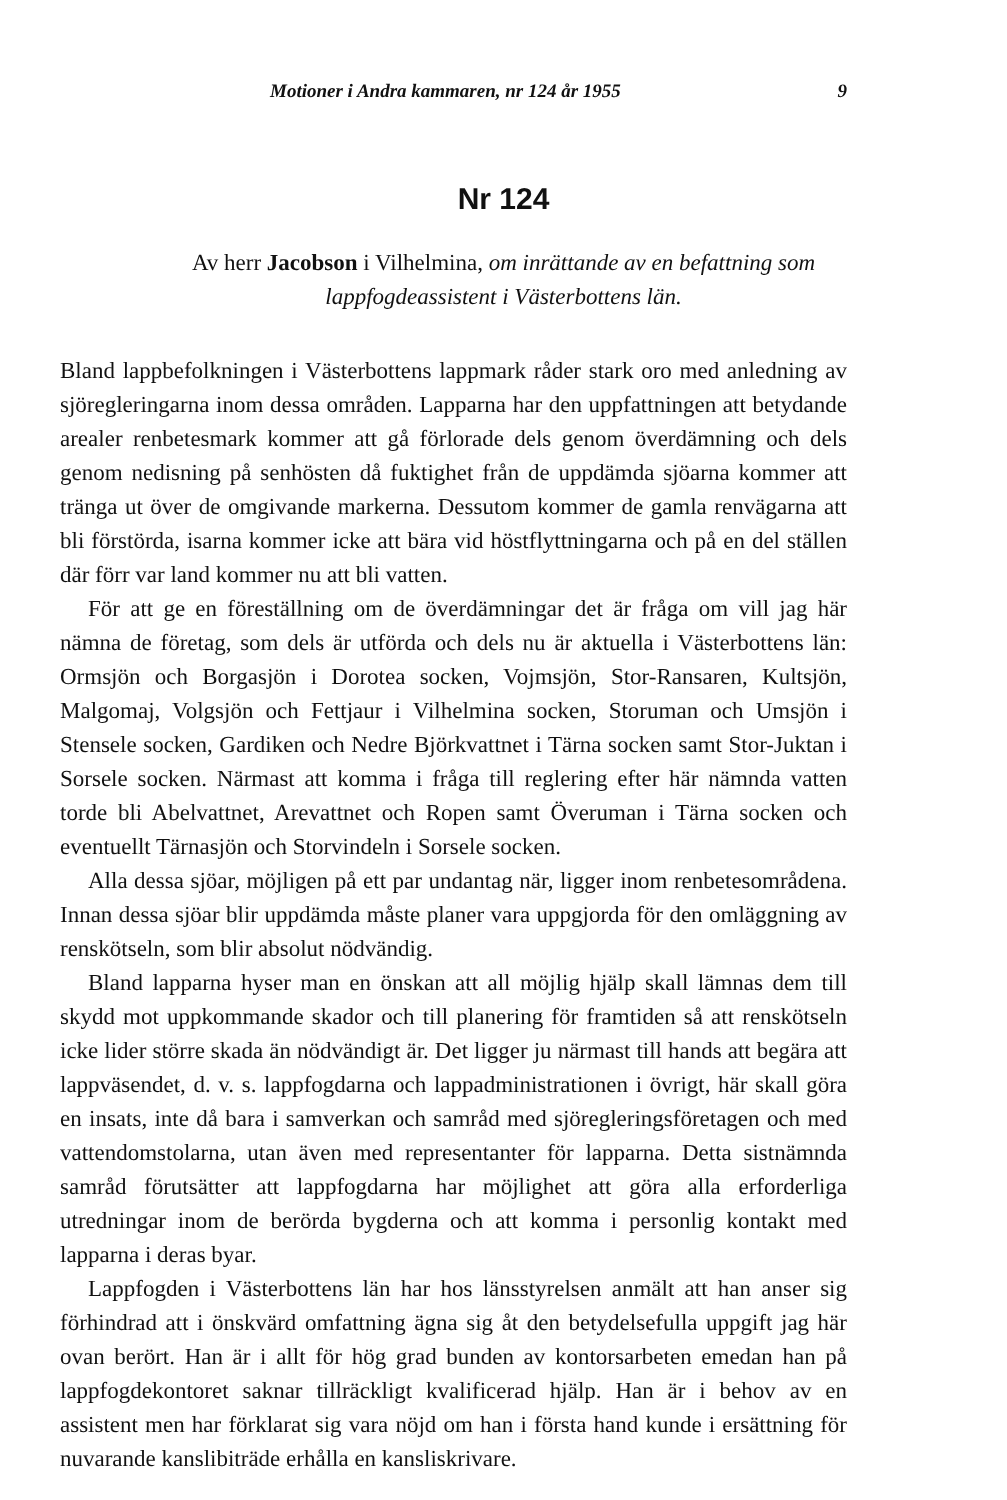Motioner i Andra kammaren, nr 124 år 1955 9
Nr 124
Av herr Jacobson i Vilhelmina, om inrättande av en befattning som lappfogdeassistent i Västerbottens län.
Bland lappbefolkningen i Västerbottens lappmark råder stark oro med anledning av sjöregleringarna inom dessa områden. Lapparna har den uppfattningen att betydande arealer renbetesmark kommer att gå förlorade dels genom överdämning och dels genom nedisning på senhösten då fuktighet från de uppdämda sjöarna kommer att tränga ut över de omgivande markerna. Dessutom kommer de gamla renvägarna att bli förstörda, isarna kommer icke att bära vid höstflyttningarna och på en del ställen där förr var land kommer nu att bli vatten.
För att ge en föreställning om de överdämningar det är fråga om vill jag här nämna de företag, som dels är utförda och dels nu är aktuella i Västerbottens län: Ormsjön och Borgasjön i Dorotea socken, Vojmsjön, Stor-Ransaren, Kultsjön, Malgomaj, Volgsjön och Fettjaur i Vilhelmina socken, Storuman och Umsjön i Stensele socken, Gardiken och Nedre Björkvattnet i Tärna socken samt Stor-Juktan i Sorsele socken. Närmast att komma i fråga till reglering efter här nämnda vatten torde bli Abelvattnet, Arevattnet och Ropen samt Överuman i Tärna socken och eventuellt Tärnasjön och Storvindeln i Sorsele socken.
Alla dessa sjöar, möjligen på ett par undantag när, ligger inom renbetesområdena. Innan dessa sjöar blir uppdämda måste planer vara uppgjorda för den omläggning av renskötseln, som blir absolut nödvändig.
Bland lapparna hyser man en önskan att all möjlig hjälp skall lämnas dem till skydd mot uppkommande skador och till planering för framtiden så att renskötseln icke lider större skada än nödvändigt är. Det ligger ju närmast till hands att begära att lappväsendet, d. v. s. lappfogdarna och lappadministrationen i övrigt, här skall göra en insats, inte då bara i samverkan och samråd med sjöregleringsföretagen och med vattendomstolarna, utan även med representanter för lapparna. Detta sistnämnda samråd förutsätter att lappfogdarna har möjlighet att göra alla erforderliga utredningar inom de berörda bygderna och att komma i personlig kontakt med lapparna i deras byar.
Lappfogden i Västerbottens län har hos länsstyrelsen anmält att han anser sig förhindrad att i önskvärd omfattning ägna sig åt den betydelsefulla uppgift jag här ovan berört. Han är i allt för hög grad bunden av kontorsarbeten emedan han på lappfogdekontoret saknar tillräckligt kvalificerad hjälp. Han är i behov av en assistent men har förklarat sig vara nöjd om han i första hand kunde i ersättning för nuvarande kanslibiträde erhålla en kansliskrivare.